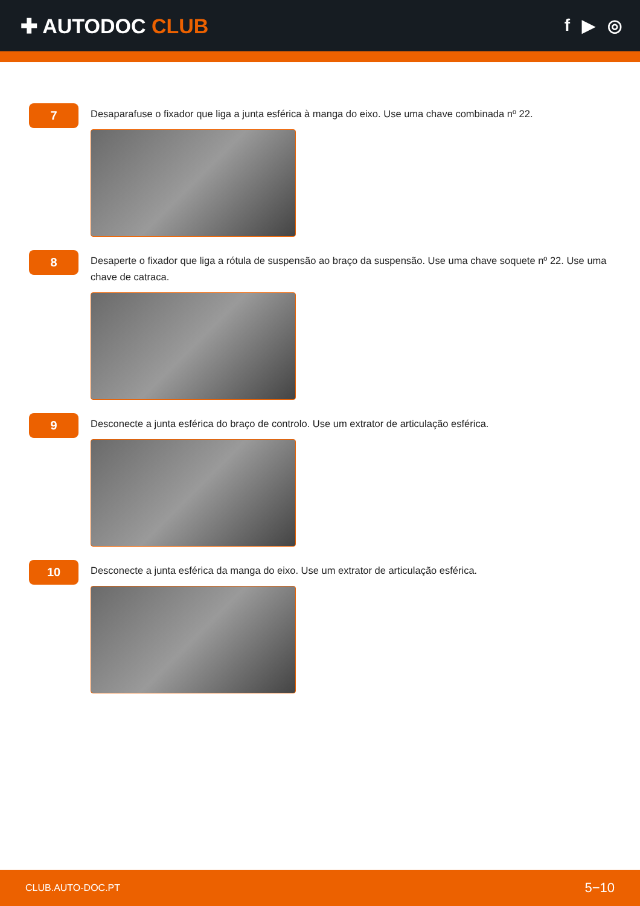✚ AUTODOC CLUB
f ▶ ◎
7
Desaparafuse o fixador que liga a junta esférica à manga do eixo. Use uma chave combinada nº 22.
8
Desaperte o fixador que liga a rótula de suspensão ao braço da suspensão. Use uma chave soquete nº 22. Use uma chave de catraca.
9
Desconecte a junta esférica do braço de controlo. Use um extrator de articulação esférica.
10
Desconecte a junta esférica da manga do eixo. Use um extrator de articulação esférica.
CLUB.AUTO-DOC.PT 5−10